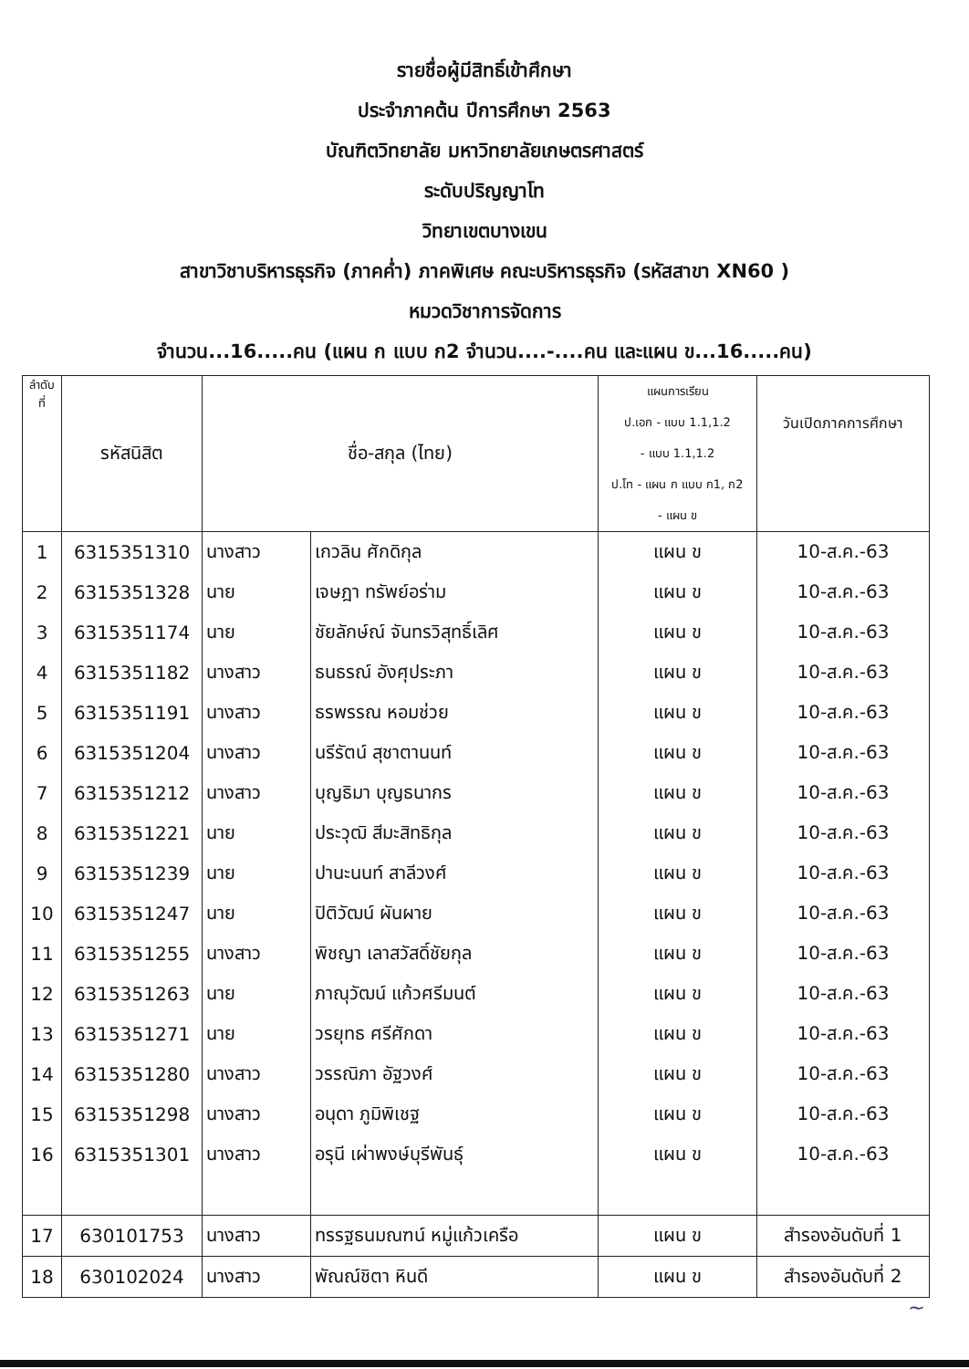รายชื่อผู้มีสิทธิ์เข้าศึกษา
ประจำภาคต้น ปีการศึกษา 2563
บัณฑิตวิทยาลัย มหาวิทยาลัยเกษตรศาสตร์
ระดับปริญญาโท
วิทยาเขตบางเขน
สาขาวิชาบริหารธุรกิจ (ภาคค่ำ) ภาคพิเศษ คณะบริหารธุรกิจ (รหัสสาขา XN60 )
หมวดวิชาการจัดการ
จำนวน...16.....คน (แผน ก แบบ ก2 จำนวน....-....คน และแผน ข...16.....คน)
| ลำดับ ที่ | รหัสนิสิต | ชื่อ-สกุล (ไทย) | | แผนการเรียน ป.เอก - แบบ 1.1,1.2 - แบบ 1.1,1.2 ป.โท - แผน ก แบบ ก1, ก2 - แผน ข | วันเปิดภาคการศึกษา |
| --- | --- | --- | --- | --- | --- |
| 1 | 6315351310 | นางสาว | เกวลิน ศักดิกุล | แผน ข | 10-ส.ค.-63 |
| 2 | 6315351328 | นาย | เจษฎา ทรัพย์อร่าม | แผน ข | 10-ส.ค.-63 |
| 3 | 6315351174 | นาย | ชัยลักษ์ณ์ จันทรวิสุทธิ์เลิศ | แผน ข | 10-ส.ค.-63 |
| 4 | 6315351182 | นางสาว | ธนธรณ์ อังศุประภา | แผน ข | 10-ส.ค.-63 |
| 5 | 6315351191 | นางสาว | ธรพรรณ หอมช่วย | แผน ข | 10-ส.ค.-63 |
| 6 | 6315351204 | นางสาว | นรีรัตน์ สุชาตานนท์ | แผน ข | 10-ส.ค.-63 |
| 7 | 6315351212 | นางสาว | บุญธิมา บุญธนากร | แผน ข | 10-ส.ค.-63 |
| 8 | 6315351221 | นาย | ประวุฒิ สีมะสิทธิกุล | แผน ข | 10-ส.ค.-63 |
| 9 | 6315351239 | นาย | ปานะนนท์ สาลีวงศ์ | แผน ข | 10-ส.ค.-63 |
| 10 | 6315351247 | นาย | ปิติวัฒน์ ผันผาย | แผน ข | 10-ส.ค.-63 |
| 11 | 6315351255 | นางสาว | พิชญา เลาสวัสดิ์ชัยกุล | แผน ข | 10-ส.ค.-63 |
| 12 | 6315351263 | นาย | ภาณุวัฒน์ แก้วศรีมนต์ | แผน ข | 10-ส.ค.-63 |
| 13 | 6315351271 | นาย | วรยุทธ ศรีศักดา | แผน ข | 10-ส.ค.-63 |
| 14 | 6315351280 | นางสาว | วรรณิภา อัฐวงศ์ | แผน ข | 10-ส.ค.-63 |
| 15 | 6315351298 | นางสาว | อนุดา ภูมิพิเชฐ | แผน ข | 10-ส.ค.-63 |
| 16 | 6315351301 | นางสาว | อรุนี เผ่าพงษ์บุรีพันธุ์ | แผน ข | 10-ส.ค.-63 |
| 17 | 630101753 | นางสาว | ทรรฐธนมณฑน์ หมู่แก้วเครือ | แผน ข | สำรองอันดับที่ 1 |
| 18 | 630102024 | นางสาว | พัณณ์ชิตา หินดี | แผน ข | สำรองอันดับที่ 2 |
~